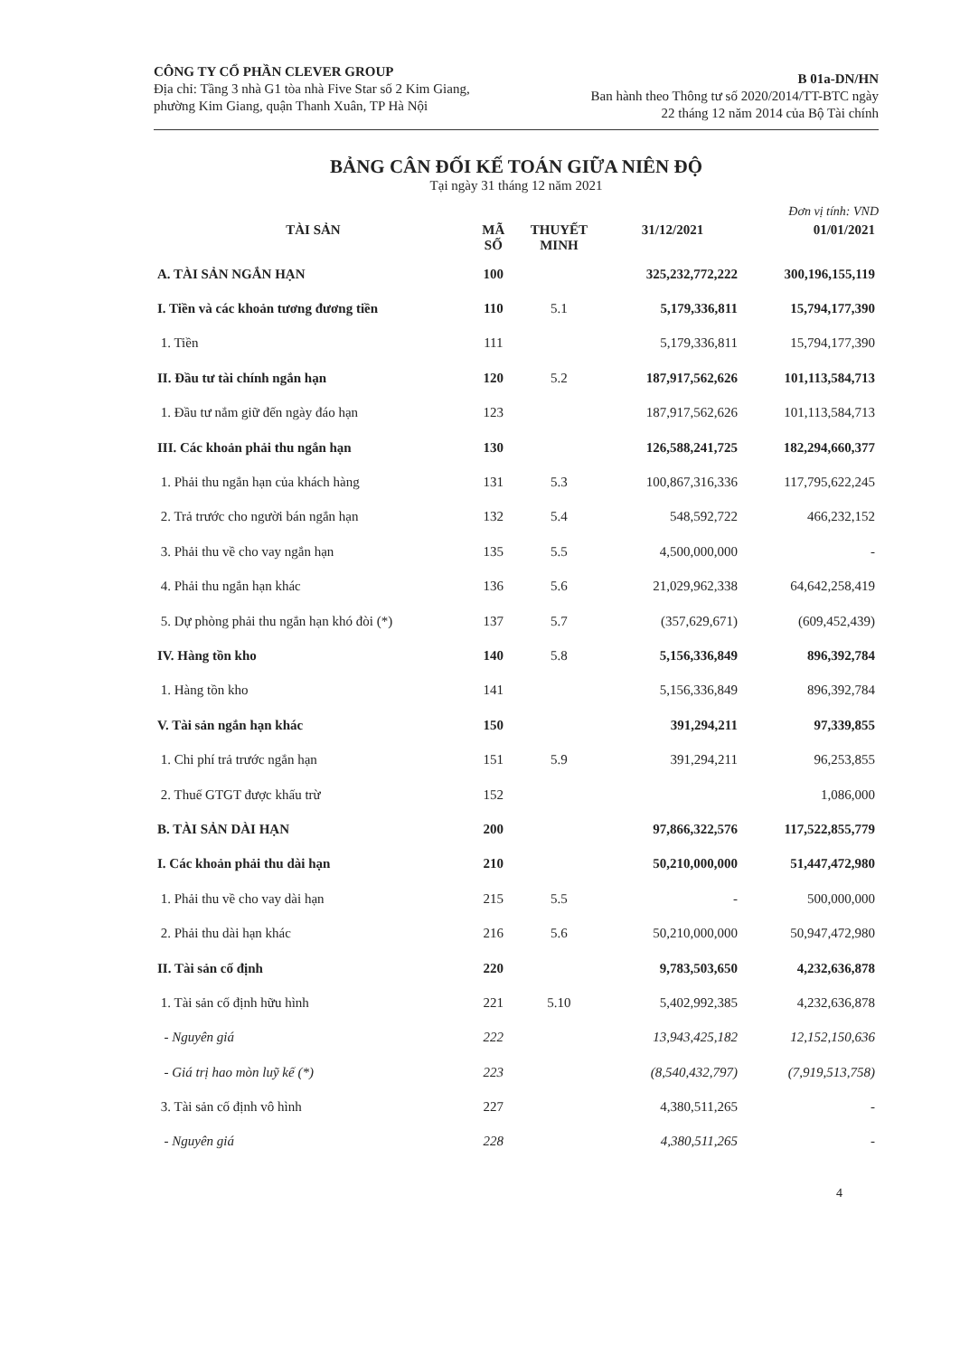CÔNG TY CỔ PHẦN CLEVER GROUP
Địa chỉ: Tầng 3 nhà G1 tòa nhà Five Star số 2 Kim Giang,
phường Kim Giang, quận Thanh Xuân, TP Hà Nội
B 01a-DN/HN
Ban hành theo Thông tư số 2020/2014/TT-BTC ngày
22 tháng 12 năm 2014 của Bộ Tài chính
BẢNG CÂN ĐỐI KẾ TOÁN GIỮA NIÊN ĐỘ
Tại ngày 31 tháng 12 năm 2021
Đơn vị tính: VND
| TÀI SẢN | MÃ SỐ | THUYẾT MINH | 31/12/2021 | 01/01/2021 |
| --- | --- | --- | --- | --- |
| A. TÀI SẢN NGẮN HẠN | 100 | | 325,232,772,222 | 300,196,155,119 |
| I. Tiền và các khoản tương đương tiền | 110 | 5.1 | 5,179,336,811 | 15,794,177,390 |
| 1. Tiền | 111 | | 5,179,336,811 | 15,794,177,390 |
| II. Đầu tư tài chính ngắn hạn | 120 | 5.2 | 187,917,562,626 | 101,113,584,713 |
| 1. Đầu tư nắm giữ đến ngày đáo hạn | 123 | | 187,917,562,626 | 101,113,584,713 |
| III. Các khoản phải thu ngắn hạn | 130 | | 126,588,241,725 | 182,294,660,377 |
| 1. Phải thu ngắn hạn của khách hàng | 131 | 5.3 | 100,867,316,336 | 117,795,622,245 |
| 2. Trả trước cho người bán ngắn hạn | 132 | 5.4 | 548,592,722 | 466,232,152 |
| 3. Phải thu về cho vay ngắn hạn | 135 | 5.5 | 4,500,000,000 | - |
| 4. Phải thu ngắn hạn khác | 136 | 5.6 | 21,029,962,338 | 64,642,258,419 |
| 5. Dự phòng phải thu ngắn hạn khó đòi (*) | 137 | 5.7 | (357,629,671) | (609,452,439) |
| IV. Hàng tồn kho | 140 | 5.8 | 5,156,336,849 | 896,392,784 |
| 1. Hàng tồn kho | 141 | | 5,156,336,849 | 896,392,784 |
| V. Tài sản ngắn hạn khác | 150 | | 391,294,211 | 97,339,855 |
| 1. Chi phí trả trước ngắn hạn | 151 | 5.9 | 391,294,211 | 96,253,855 |
| 2. Thuế GTGT được khấu trừ | 152 | | | 1,086,000 |
| B. TÀI SẢN DÀI HẠN | 200 | | 97,866,322,576 | 117,522,855,779 |
| I. Các khoản phải thu dài hạn | 210 | | 50,210,000,000 | 51,447,472,980 |
| 1. Phải thu về cho vay dài hạn | 215 | 5.5 | - | 500,000,000 |
| 2. Phải thu dài hạn khác | 216 | 5.6 | 50,210,000,000 | 50,947,472,980 |
| II. Tài sản cố định | 220 | | 9,783,503,650 | 4,232,636,878 |
| 1. Tài sản cố định hữu hình | 221 | 5.10 | 5,402,992,385 | 4,232,636,878 |
| - Nguyên giá | 222 | | 13,943,425,182 | 12,152,150,636 |
| - Giá trị hao mòn luỹ kế (*) | 223 | | (8,540,432,797) | (7,919,513,758) |
| 3. Tài sản cố định vô hình | 227 | | 4,380,511,265 | - |
| - Nguyên giá | 228 | | 4,380,511,265 | - |
4